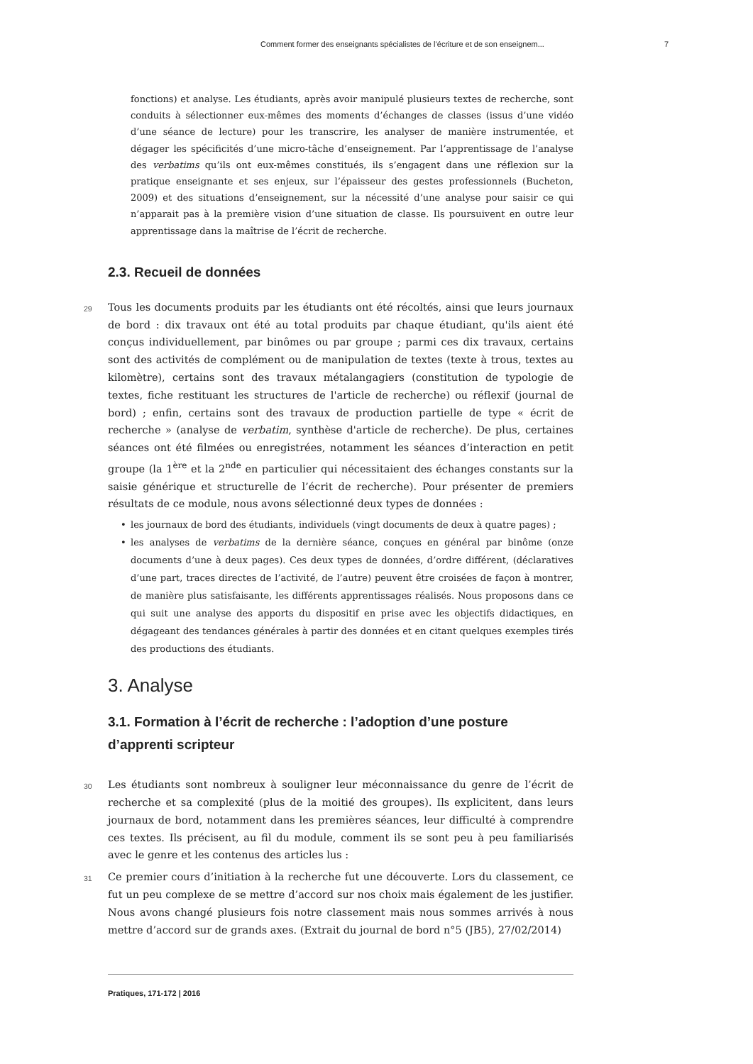Comment former des enseignants spécialistes de l’écriture et de son enseignem... 7
fonctions) et analyse. Les étudiants, après avoir manipulé plusieurs textes de recherche, sont conduits à sélectionner eux-mêmes des moments d’échanges de classes (issus d’une vidéo d’une séance de lecture) pour les transcrire, les analyser de manière instrumentée, et dégager les spécificités d’une micro-tâche d’enseignement. Par l’apprentissage de l’analyse des verbatims qu’ils ont eux-mêmes constitués, ils s’engagent dans une réflexion sur la pratique enseignante et ses enjeux, sur l’épaisseur des gestes professionnels (Bucheton, 2009) et des situations d’enseignement, sur la nécessité d’une analyse pour saisir ce qui n’apparait pas à la première vision d’une situation de classe. Ils poursuivent en outre leur apprentissage dans la maîtrise de l’écrit de recherche.
2.3. Recueil de données
29 Tous les documents produits par les étudiants ont été récoltés, ainsi que leurs journaux de bord : dix travaux ont été au total produits par chaque étudiant, qu'ils aient été conçus individuellement, par binômes ou par groupe ; parmi ces dix travaux, certains sont des activités de complément ou de manipulation de textes (texte à trous, textes au kilomètre), certains sont des travaux métalangagiers (constitution de typologie de textes, fiche restituant les structures de l'article de recherche) ou réflexif (journal de bord) ; enfin, certains sont des travaux de production partielle de type « écrit de recherche » (analyse de verbatim, synthèse d'article de recherche). De plus, certaines séances ont été filmées ou enregistrées, notamment les séances d’interaction en petit groupe (la 1<sup>ère</sup> et la 2<sup>nde</sup> en particulier qui nécessitaient des échanges constants sur la saisie générique et structurelle de l’écrit de recherche). Pour présenter de premiers résultats de ce module, nous avons sélectionné deux types de données :
• les journaux de bord des étudiants, individuels (vingt documents de deux à quatre pages) ;
• les analyses de verbatims de la dernière séance, conçues en général par binôme (onze documents d’une à deux pages). Ces deux types de données, d’ordre différent, (déclaratives d’une part, traces directes de l’activité, de l’autre) peuvent être croisées de façon à montrer, de manière plus satisfaisante, les différents apprentissages réalisés. Nous proposons dans ce qui suit une analyse des apports du dispositif en prise avec les objectifs didactiques, en dégageant des tendances générales à partir des données et en citant quelques exemples tirés des productions des étudiants.
3. Analyse
3.1. Formation à l’écrit de recherche : l’adoption d’une posture d’apprenti scripteur
30 Les étudiants sont nombreux à souligner leur méconnaissance du genre de l’écrit de recherche et sa complexité (plus de la moitié des groupes). Ils explicitent, dans leurs journaux de bord, notamment dans les premières séances, leur difficulté à comprendre ces textes. Ils précisent, au fil du module, comment ils se sont peu à peu familiarisés avec le genre et les contenus des articles lus :
31 Ce premier cours d’initiation à la recherche fut une découverte. Lors du classement, ce fut un peu complexe de se mettre d’accord sur nos choix mais également de les justifier. Nous avons changé plusieurs fois notre classement mais nous sommes arrivés à nous mettre d’accord sur de grands axes. (Extrait du journal de bord n°5 (JB5), 27/02/2014)
Pratiques, 171-172 | 2016